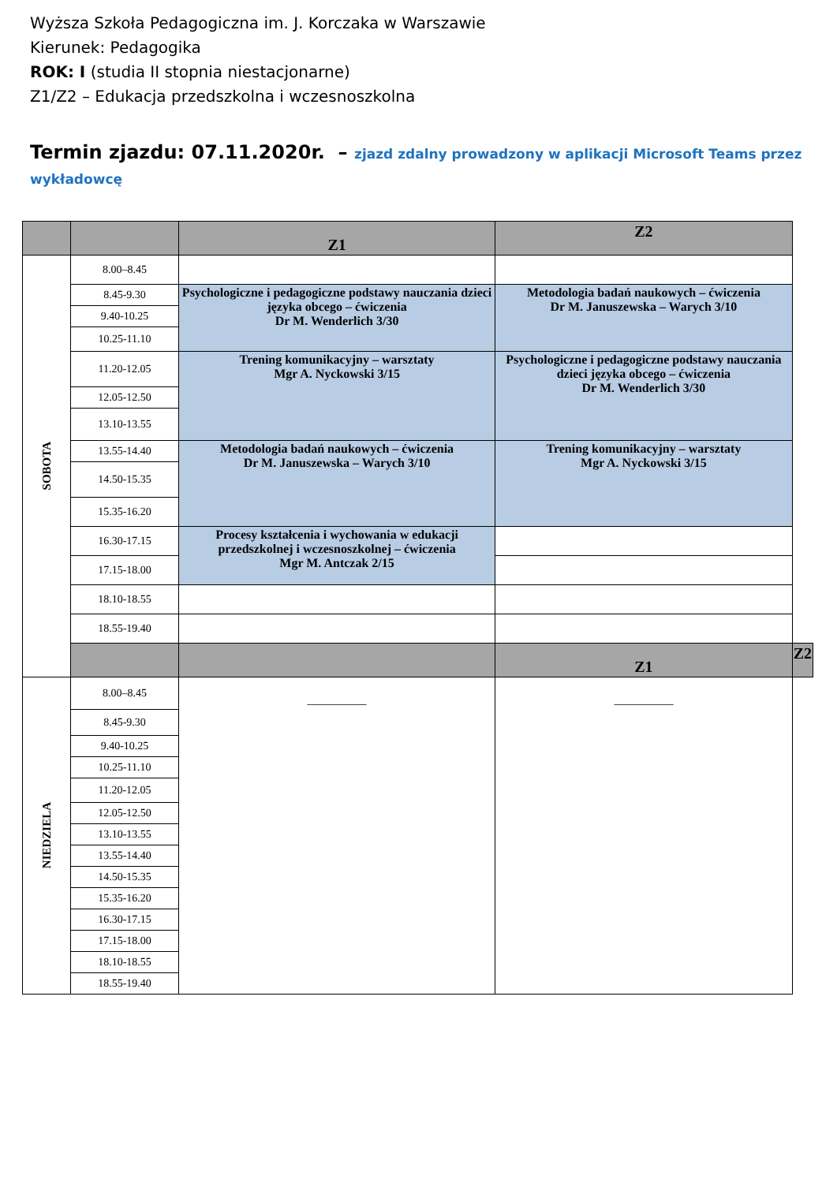Wyższa Szkoła Pedagogiczna im. J. Korczaka w Warszawie
Kierunek: Pedagogika
ROK: I (studia II stopnia niestacjonarne)
Z1/Z2 – Edukacja przedszkolna i wczesnoszkolna
Termin zjazdu: 07.11.2020r. – zjazd zdalny prowadzony w aplikacji Microsoft Teams przez wykładowcę
| | | Z1 | Z2 | |
| --- | --- | --- | --- | --- |
| SOBOTA | 8.00–8.45 | | | |
| | 8.45-9.30 | Psychologiczne i pedagogiczne podstawy nauczania dzieci języka obcego – ćwiczenia Dr M. Wenderlich 3/30 | Metodologia badań naukowych – ćwiczenia Dr M. Januszewska – Warych 3/10 | |
| | 9.40-10.25 | | | |
| | 10.25-11.10 | | | |
| | 11.20-12.05 | Trening komunikacyjny – warsztaty Mgr A. Nyckowski 3/15 | Psychologiczne i pedagogiczne podstawy nauczania dzieci języka obcego – ćwiczenia Dr M. Wenderlich 3/30 | |
| | 12.05-12.50 | | | |
| | 13.10-13.55 | | | |
| | 13.55-14.40 | Metodologia badań naukowych – ćwiczenia Dr M. Januszewska – Warych 3/10 | Trening komunikacyjny – warsztaty Mgr A. Nyckowski 3/15 | |
| | 14.50-15.35 | | | |
| | 15.35-16.20 | | | |
| | 16.30-17.15 | Procesy kształcenia i wychowania w edukacji przedszkolnej i wczesnoszkolnej – ćwiczenia Mgr M. Antczak 2/15 | | |
| | 17.15-18.00 | | | |
| | 18.10-18.55 | | | |
| | 18.55-19.40 | | | |
| | | | Z1 | Z2 |
| NIEDZIELA | 8.00–8.45 | __________ | __________ | |
| | 8.45-9.30 | | | |
| | 9.40-10.25 | | | |
| | 10.25-11.10 | | | |
| | 11.20-12.05 | | | |
| | 12.05-12.50 | | | |
| | 13.10-13.55 | | | |
| | 13.55-14.40 | | | |
| | 14.50-15.35 | | | |
| | 15.35-16.20 | | | |
| | 16.30-17.15 | | | |
| | 17.15-18.00 | | | |
| | 18.10-18.55 | | | |
| | 18.55-19.40 | | | |